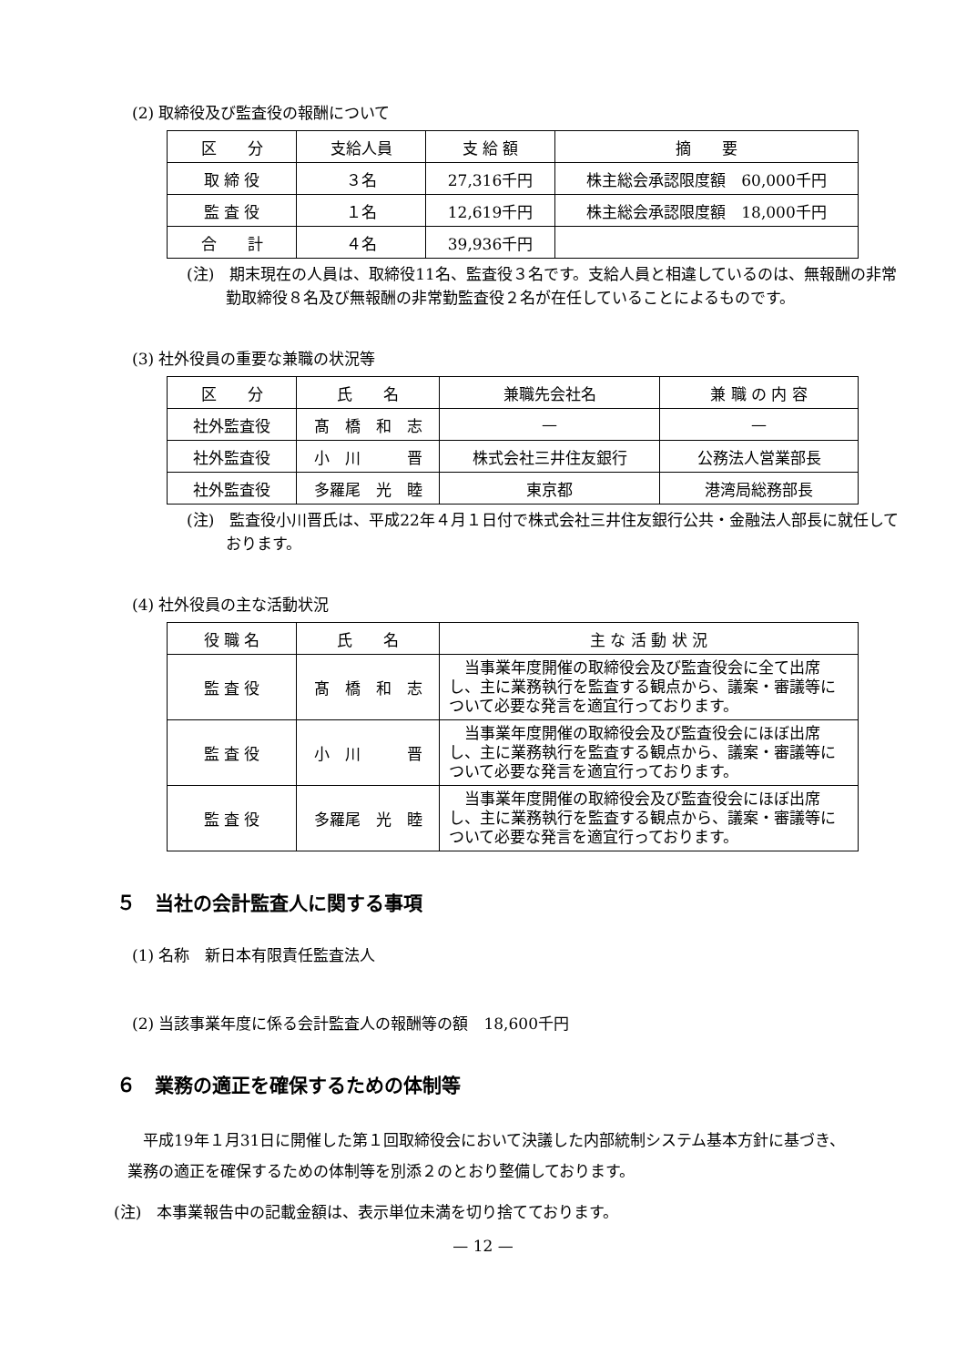(2) 取締役及び監査役の報酬について
| 区 分 | 支給人員 | 支 給 額 | 摘 要 |
| 取 締 役 | ３名 | 27,316千円 | 株主総会承認限度額 60,000千円 |
| 監 査 役 | １名 | 12,619千円 | 株主総会承認限度額 18,000千円 |
| 合 計 | ４名 | 39,936千円 | |
(注)　期末現在の人員は、取締役11名、監査役３名です。支給人員と相違しているのは、無報酬の非常勤取締役８名及び無報酬の非常勤監査役２名が在任していることによるものです。
(3) 社外役員の重要な兼職の状況等
| 区 分 | 氏 名 | 兼職先会社名 | 兼 職 の 内 容 |
| 社外監査役 | 髙 橋 和 志 | — | — |
| 社外監査役 | 小 川 晋 | 株式会社三井住友銀行 | 公務法人営業部長 |
| 社外監査役 | 多羅尾 光 睦 | 東京都 | 港湾局総務部長 |
(注)　監査役小川晋氏は、平成22年４月１日付で株式会社三井住友銀行公共・金融法人部長に就任しております。
(4) 社外役員の主な活動状況
| 役 職 名 | 氏 名 | 主 な 活 動 状 況 |
| 監 査 役 | 髙 橋 和 志 | 当事業年度開催の取締役会及び監査役会に全て出席し、主に業務執行を監査する観点から、議案・審議等について必要な発言を適宜行っております。 |
| 監 査 役 | 小 川 晋 | 当事業年度開催の取締役会及び監査役会にほぼ出席し、主に業務執行を監査する観点から、議案・審議等について必要な発言を適宜行っております。 |
| 監 査 役 | 多羅尾 光 睦 | 当事業年度開催の取締役会及び監査役会にほぼ出席し、主に業務執行を監査する観点から、議案・審議等について必要な発言を適宜行っております。 |
５　当社の会計監査人に関する事項
(1) 名称　新日本有限責任監査法人
(2) 当該事業年度に係る会計監査人の報酬等の額　18,600千円
６　業務の適正を確保するための体制等
　平成19年１月31日に開催した第１回取締役会において決議した内部統制システム基本方針に基づき、業務の適正を確保するための体制等を別添２のとおり整備しております。
(注)　本事業報告中の記載金額は、表示単位未満を切り捨てております。
— 12 —